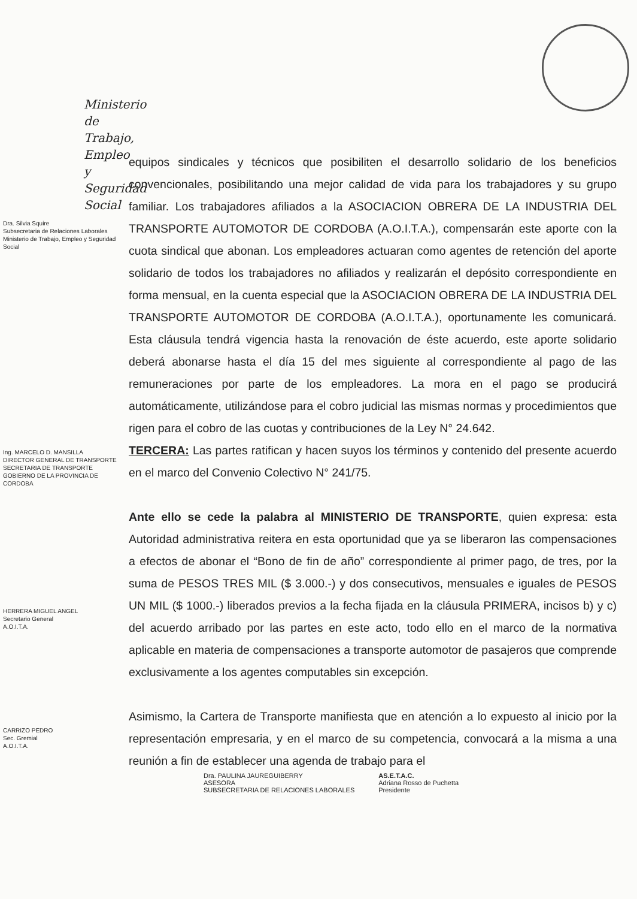Ministerio de Trabajo,
Empleo y Seguridad Social
Dra. Silvia Squire
Subsecretaria de Relaciones Laborales
Ministerio de Trabajo, Empleo y Seguridad Social
Ing. MARCELO D. MANSILLA
DIRECTOR GENERAL DE TRANSPORTE
SECRETARIA DE TRANSPORTE
GOBIERNO DE LA PROVINCIA DE CORDOBA
HERRERA MIGUEL ANGEL
Secretario General
A.O.I.T.A.
CARRIZO PEDRO
Sec. Gremial
A.O.I.T.A.
equipos sindicales y técnicos que posibiliten el desarrollo solidario de los beneficios convencionales, posibilitando una mejor calidad de vida para los trabajadores y su grupo familiar. Los trabajadores afiliados a la ASOCIACION OBRERA DE LA INDUSTRIA DEL TRANSPORTE AUTOMOTOR DE CORDOBA (A.O.I.T.A.), compensarán este aporte con la cuota sindical que abonan. Los empleadores actuaran como agentes de retención del aporte solidario de todos los trabajadores no afiliados y realizarán el depósito correspondiente en forma mensual, en la cuenta especial que la ASOCIACION OBRERA DE LA INDUSTRIA DEL TRANSPORTE AUTOMOTOR DE CORDOBA (A.O.I.T.A.), oportunamente les comunicará. Esta cláusula tendrá vigencia hasta la renovación de éste acuerdo, este aporte solidario deberá abonarse hasta el día 15 del mes siguiente al correspondiente al pago de las remuneraciones por parte de los empleadores. La mora en el pago se producirá automáticamente, utilizándose para el cobro judicial las mismas normas y procedimientos que rigen para el cobro de las cuotas y contribuciones de la Ley N° 24.642.
TERCERA: Las partes ratifican y hacen suyos los términos y contenido del presente acuerdo en el marco del Convenio Colectivo N° 241/75.
Ante ello se cede la palabra al MINISTERIO DE TRANSPORTE, quien expresa: esta Autoridad administrativa reitera en esta oportunidad que ya se liberaron las compensaciones a efectos de abonar el “Bono de fin de año” correspondiente al primer pago, de tres, por la suma de PESOS TRES MIL ($ 3.000.-) y dos consecutivos, mensuales e iguales de PESOS UN MIL ($ 1000.-) liberados previos a la fecha fijada en la cláusula PRIMERA, incisos b) y c) del acuerdo arribado por las partes en este acto, todo ello en el marco de la normativa aplicable en materia de compensaciones a transporte automotor de pasajeros que comprende exclusivamente a los agentes computables sin excepción.
Asimismo, la Cartera de Transporte manifiesta que en atención a lo expuesto al inicio por la representación empresaria, y en el marco de su competencia, convocará a la misma a una reunión a fin de establecer una agenda de trabajo para el
Dra. PAULINA JAUREGUIBERRY
ASESORA
SUBSECRETARIA DE RELACIONES LABORALES
AS.E.T.A.C.
Adriana Rosso de Puchetta
Presidente